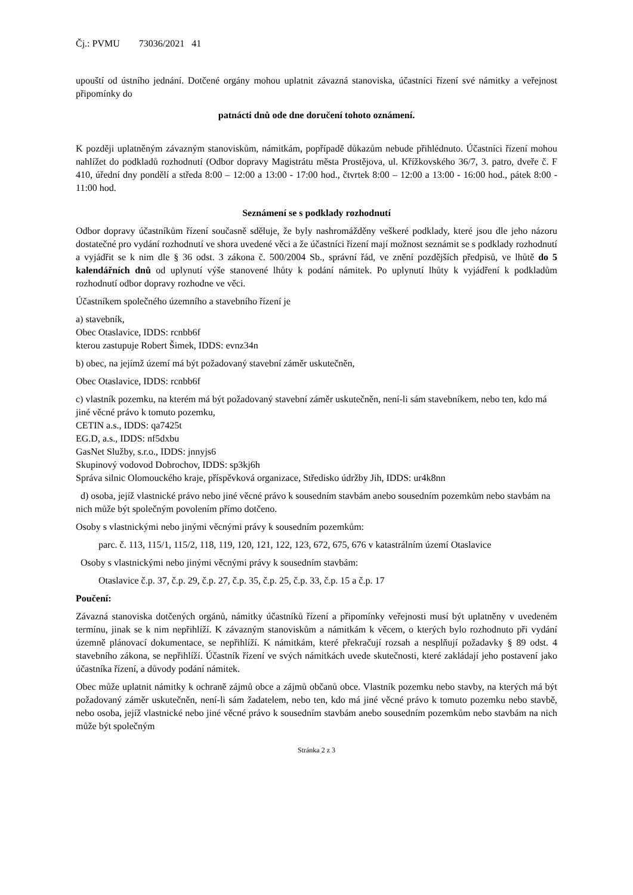Čj.: PVMU 73036/2021 41
upouští od ústního jednání. Dotčené orgány mohou uplatnit závazná stanoviska, účastníci řízení své námitky a veřejnost připomínky do
patnácti dnů ode dne doručení tohoto oznámení.
K později uplatněným závazným stanoviskům, námitkám, popřípadě důkazům nebude přihlédnuto. Účastníci řízení mohou nahlížet do podkladů rozhodnutí (Odbor dopravy Magistrátu města Prostějova, ul. Křížkovského 36/7, 3. patro, dveře č. F 410, úřední dny pondělí a středa 8:00 – 12:00 a 13:00 - 17:00 hod., čtvrtek 8:00 – 12:00 a 13:00 - 16:00 hod., pátek 8:00 - 11:00 hod.
Seznámení se s podklady rozhodnutí
Odbor dopravy účastníkům řízení současně sděluje, že byly nashromážděny veškeré podklady, které jsou dle jeho názoru dostatečné pro vydání rozhodnutí ve shora uvedené věci a že účastníci řízení mají možnost seznámit se s podklady rozhodnutí a vyjádřit se k nim dle § 36 odst. 3 zákona č. 500/2004 Sb., správní řád, ve znění pozdějších předpisů, ve lhůtě do 5 kalendářních dnů od uplynutí výše stanovené lhůty k podání námitek. Po uplynutí lhůty k vyjádření k podkladům rozhodnutí odbor dopravy rozhodne ve věci.
Účastníkem společného územního a stavebního řízení je
a) stavebník,
Obec Otaslavice, IDDS: rcnbb6f
kterou zastupuje Robert Šimek, IDDS: evnz34n
b) obec, na jejímž území má být požadovaný stavební záměr uskutečněn,
Obec Otaslavice, IDDS: rcnbb6f
c) vlastník pozemku, na kterém má být požadovaný stavební záměr uskutečněn, není-li sám stavebníkem, nebo ten, kdo má jiné věcné právo k tomuto pozemku,
CETIN a.s., IDDS: qa7425t
EG.D, a.s., IDDS: nf5dxbu
GasNet Služby, s.r.o., IDDS: jnnyjs6
Skupinový vodovod Dobrochov, IDDS: sp3kj6h
Správa silnic Olomouckého kraje, příspěvková organizace, Středisko údržby Jih, IDDS: ur4k8nn
d) osoba, jejíž vlastnické právo nebo jiné věcné právo k sousedním stavbám anebo sousedním pozemkům nebo stavbám na nich může být společným povolením přímo dotčeno.
Osoby s vlastnickými nebo jinými věcnými právy k sousedním pozemkům:
parc. č. 113, 115/1, 115/2, 118, 119, 120, 121, 122, 123, 672, 675, 676 v katastrálním území Otaslavice
Osoby s vlastnickými nebo jinými věcnými právy k sousedním stavbám:
Otaslavice č.p. 37, č.p. 29, č.p. 27, č.p. 35, č.p. 25, č.p. 33, č.p. 15 a č.p. 17
Poučení:
Závazná stanoviska dotčených orgánů, námitky účastníků řízení a připomínky veřejnosti musí být uplatněny v uvedeném termínu, jinak se k nim nepřihlíží. K závazným stanoviskům a námitkám k věcem, o kterých bylo rozhodnuto při vydání územně plánovací dokumentace, se nepřihlíží. K námitkám, které překračují rozsah a nesplňují požadavky § 89 odst. 4 stavebního zákona, se nepřihlíží. Účastník řízení ve svých námitkách uvede skutečnosti, které zakládají jeho postavení jako účastníka řízení, a důvody podání námitek.
Obec může uplatnit námitky k ochraně zájmů obce a zájmů občanů obce. Vlastník pozemku nebo stavby, na kterých má být požadovaný záměr uskutečněn, není-li sám žadatelem, nebo ten, kdo má jiné věcné právo k tomuto pozemku nebo stavbě, nebo osoba, jejíž vlastnické nebo jiné věcné právo k sousedním stavbám anebo sousedním pozemkům nebo stavbám na nich může být společným
Stránka 2 z 3